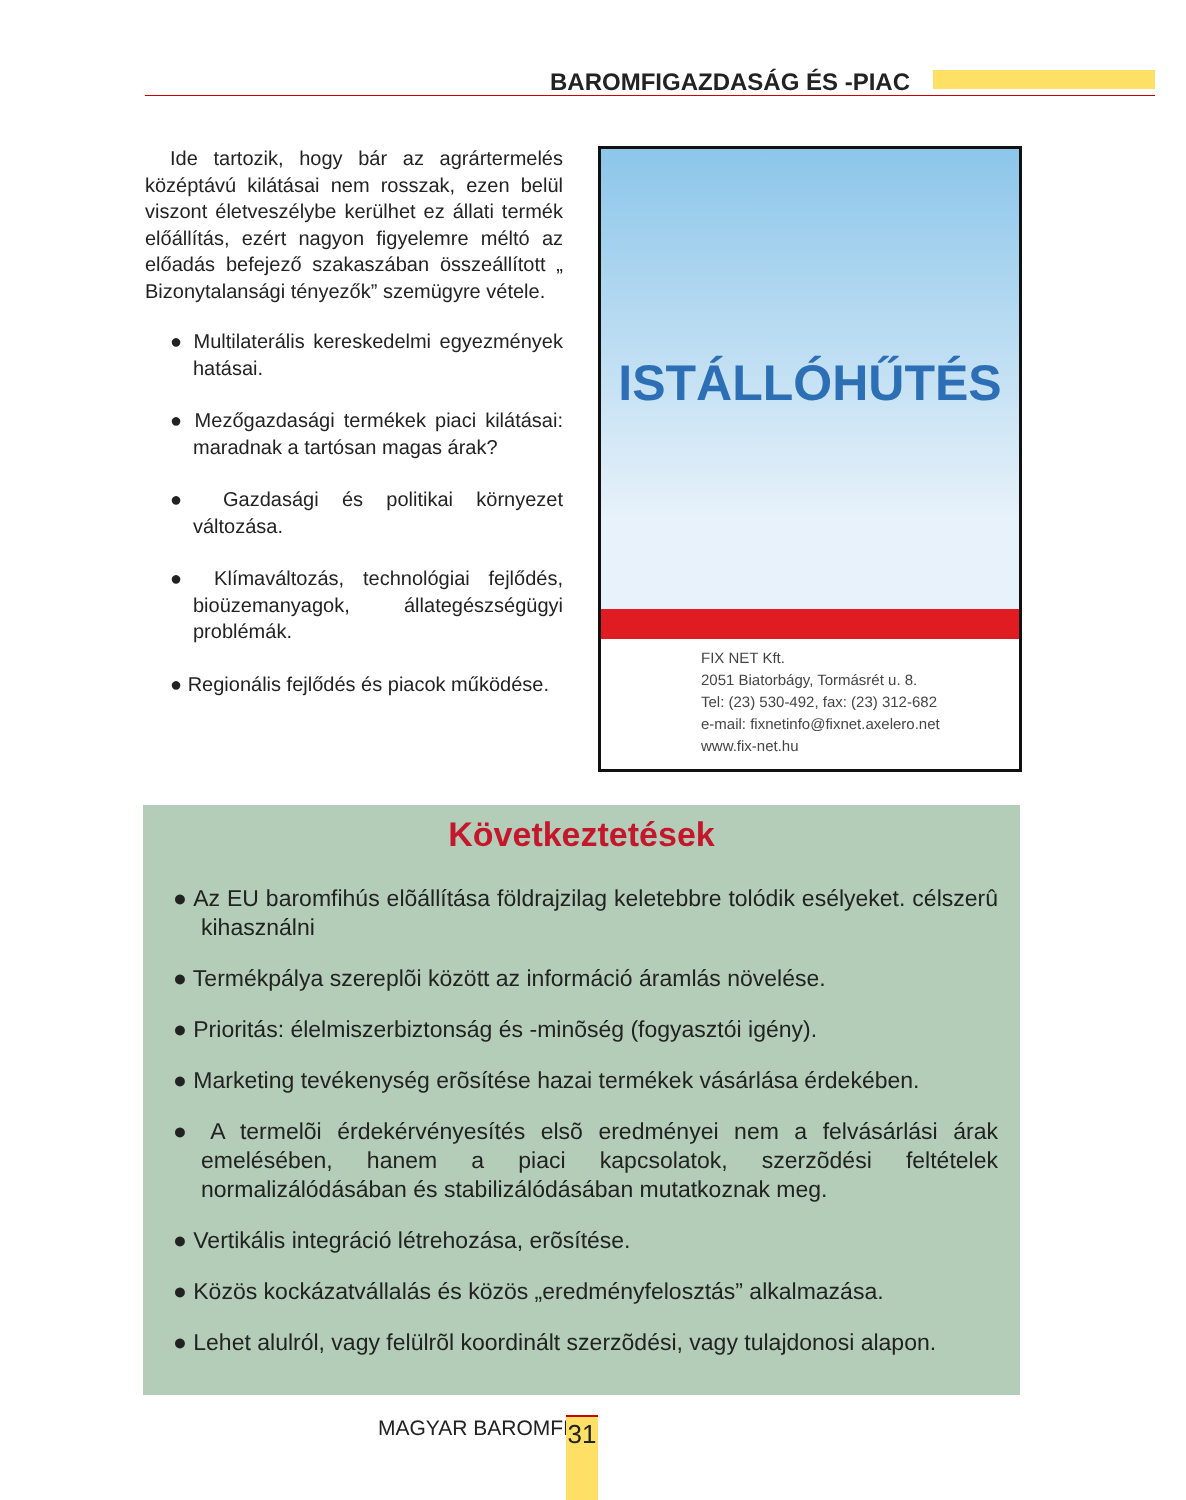BAROMFIGAZDASÁG ÉS -PIAC
Ide tartozik, hogy bár az agrártermelés középtávú kilátásai nem rosszak, ezen belül viszont életveszélybe kerülhet ez állati termék előállítás, ezért nagyon figyelemre méltó az előadás befejező szakaszában összeállított „ Bizonytalansági tényezők” szemügyre vétele.
● Multilaterális kereskedelmi egyezmények hatásai.
● Mezőgazdasági termékek piaci kilátásai: maradnak a tartósan magas árak?
● Gazdasági és politikai környezet változása.
● Klímaváltozás, technológiai fejlődés, bioüzemanyagok, állategészségügyi problémák.
● Regionális fejlődés és piacok működése.
ISTÁLLÓHŰTÉS
FIX NET Kft.
2051 Biatorbágy, Tormásrét u. 8.
Tel: (23) 530-492, fax: (23) 312-682
e-mail: fixnetinfo@fixnet.axelero.net
www.fix-net.hu
Következtetések
● Az EU baromfihús elõállítása földrajzilag keletebbre tolódik esélyeket. célszerû kihasználni
● Termékpálya szereplõi között az információ áramlás növelése.
● Prioritás: élelmiszerbiztonság és -minõség (fogyasztói igény).
● Marketing tevékenység erõsítése hazai termékek vásárlása érdekében.
● A termelõi érdekérvényesítés elsõ eredményei nem a felvásárlási árak emelésében, hanem a piaci kapcsolatok, szerzõdési feltételek normalizálódásában és stabilizálódásában mutatkoznak meg.
● Vertikális integráció létrehozása, erõsítése.
● Közös kockázatvállalás és közös „eredményfelosztás” alkalmazása.
● Lehet alulról, vagy felülrõl koordinált szerzõdési, vagy tulajdonosi alapon.
MAGYAR BAROMFI 31